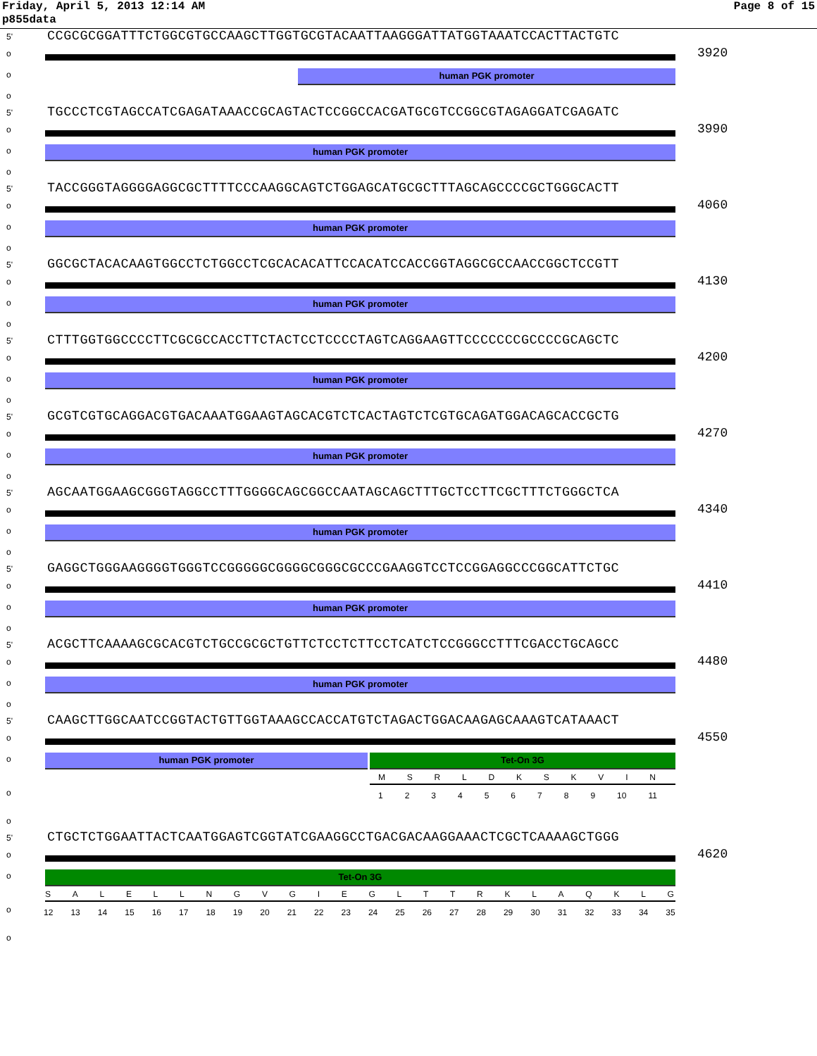Page 8 of 15 Friday, April 5, 2013 12:14 AM
p855data
5'
CCGCGCGGATTTCTGGCGTGCCAAGCTTGGTGCGTACAATTAAGGGATTATGGTAAATCCACTTACTGTC
o 3920
o human PGK promoter
o
5'
TGCCCTCGTAGCCATCGAGATAAACCGCAGTACTCCGGCCACGATGCGTCCGGCGTAGAGGATCGAGATC
o 3990
o human PGK promoter
o
5'
TACCGGGTAGGGGAGGCGCTTTTCCCAAGGCAGTCTGGAGCATGCGCTTTAGCAGCCCCGCTGGGCACTT
o 4060
o human PGK promoter
o
5'
GGCGCTACACAAGTGGCCTCTGGCCTCGCACACATTCCACATCCACCGGTAGGCGCCAACCGGCTCCGTT
o 4130
o human PGK promoter
o
5'
CTTTGGTGGCCCCTTCGCGCCACCTTCTACTCCTCCCCTAGTCAGGAAGTTCCCCCCCGCCCCGCAGCTC
o 4200
o human PGK promoter
o
5'
GCGTCGTGCAGGACGTGACAAATGGAAGTAGCACGTCTCACTAGTCTCGTGCAGATGGACAGCACCGCTG
o 4270
o human PGK promoter
o
5'
AGCAATGGAAGCGGGTAGGCCTTTGGGGCAGCGGCCAATAGCAGCTTTGCTCCTTCGCTTTCTGGGCTCA
o 4340
o human PGK promoter
o
5'
GAGGCTGGGAAGGGGTGGGTCCGGGGGCGGGGCGGGCGCCCGAAGGTCCTCCGGAGGCCCGGCATTCTGC
o 4410
o human PGK promoter
o
5'
ACGCTTCAAAAGCGCACGTCTGCCGCGCTGTTCTCCTCTTCCTCATCTCCGGGCCTTTCGACCTGCAGCC
o 4480
o human PGK promoter
o
5'
CAAGCTTGGCAATCCGGTACTGTTGGTAAAGCCACCATGTCTAGACTGGACAAGAGCAAAGTCATAAACT
o 4550
o human PGK promoter Tet-On 3G
M S R L D K S K V I N
1 2 3 4 5 6 7 8 9 10 11
o
o
5'
CTGCTCTGGAATTACTCAATGGAGTCGGTATCGAAGGCCTGACGACAAGGAAACTCGCTCAAAAGCTGGG
o 4620
o Tet-On 3G
S A L E L L N G V G I E G L T T R K L A Q K L G
12 13 14 15 16 17 18 19 20 21 22 23 24 25 26 27 28 29 30 31 32 33 34 35
o
o